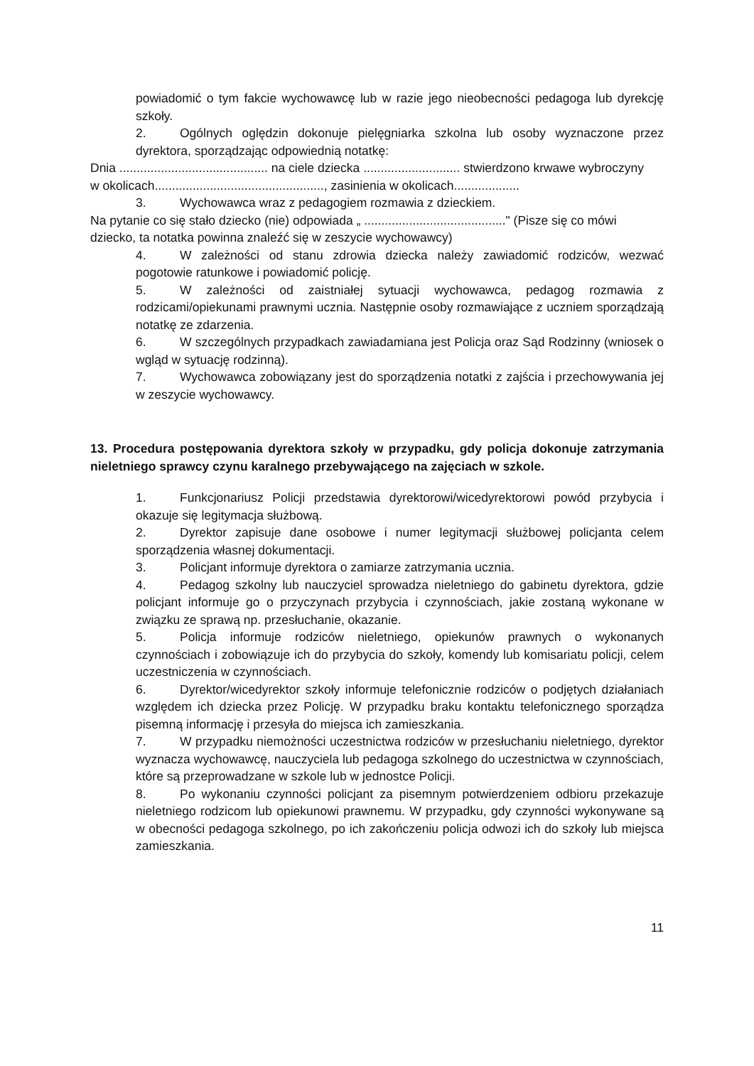powiadomić o tym fakcie wychowawcę lub w razie jego nieobecności pedagoga lub dyrekcję szkoły.
2. Ogólnych oględzin dokonuje pielęgniarka szkolna lub osoby wyznaczone przez dyrektora, sporządzając odpowiednią notatkę:
Dnia ........................................... na ciele dziecka ............................ stwierdzono krwawe wybroczyny
w okolicach................................................., zasinienia w okolicach...................
3. Wychowawca wraz z pedagogiem rozmawia z dzieckiem.
Na pytanie co się stało dziecko (nie) odpowiada „ ........................................." (Pisze się co mówi
dziecko, ta notatka powinna znaleźć się w zeszycie wychowawcy)
4. W zależności od stanu zdrowia dziecka należy zawiadomić rodziców, wezwać pogotowie ratunkowe i powiadomić policję.
5. W zależności od zaistniałej sytuacji wychowawca, pedagog rozmawia z rodzicami/opiekunami prawnymi ucznia. Następnie osoby rozmawiające z uczniem sporządzają notatkę ze zdarzenia.
6. W szczególnych przypadkach zawiadamiana jest Policja oraz Sąd Rodzinny (wniosek o wgląd w sytuację rodzinną).
7. Wychowawca zobowiązany jest do sporządzenia notatki z zajścia i przechowywania jej w zeszycie wychowawcy.
13. Procedura postępowania dyrektora szkoły w przypadku, gdy policja dokonuje zatrzymania nieletniego sprawcy czynu karalnego przebywającego na zajęciach w szkole.
1. Funkcjonariusz Policji przedstawia dyrektorowi/wicedyrektorowi powód przybycia i okazuje się legitymacja służbową.
2. Dyrektor zapisuje dane osobowe i numer legitymacji służbowej policjanta celem sporządzenia własnej dokumentacji.
3. Policjant informuje dyrektora o zamiarze zatrzymania ucznia.
4. Pedagog szkolny lub nauczyciel sprowadza nieletniego do gabinetu dyrektora, gdzie policjant informuje go o przyczynach przybycia i czynnościach, jakie zostaną wykonane w związku ze sprawą np. przesłuchanie, okazanie.
5. Policja informuje rodziców nieletniego, opiekunów prawnych o wykonanych czynnościach i zobowiązuje ich do przybycia do szkoły, komendy lub komisariatu policji, celem uczestniczenia w czynnościach.
6. Dyrektor/wicedyrektor szkoły informuje telefonicznie rodziców o podjętych działaniach względem ich dziecka przez Policję. W przypadku braku kontaktu telefonicznego sporządza pisemną informację i przesyła do miejsca ich zamieszkania.
7. W przypadku niemożności uczestnictwa rodziców w przesłuchaniu nieletniego, dyrektor wyznacza wychowawcę, nauczyciela lub pedagoga szkolnego do uczestnictwa w czynnościach, które są przeprowadzane w szkole lub w jednostce Policji.
8. Po wykonaniu czynności policjant za pisemnym potwierdzeniem odbioru przekazuje nieletniego rodzicom lub opiekunowi prawnemu. W przypadku, gdy czynności wykonywane są w obecności pedagoga szkolnego, po ich zakończeniu policja odwozi ich do szkoły lub miejsca zamieszkania.
11